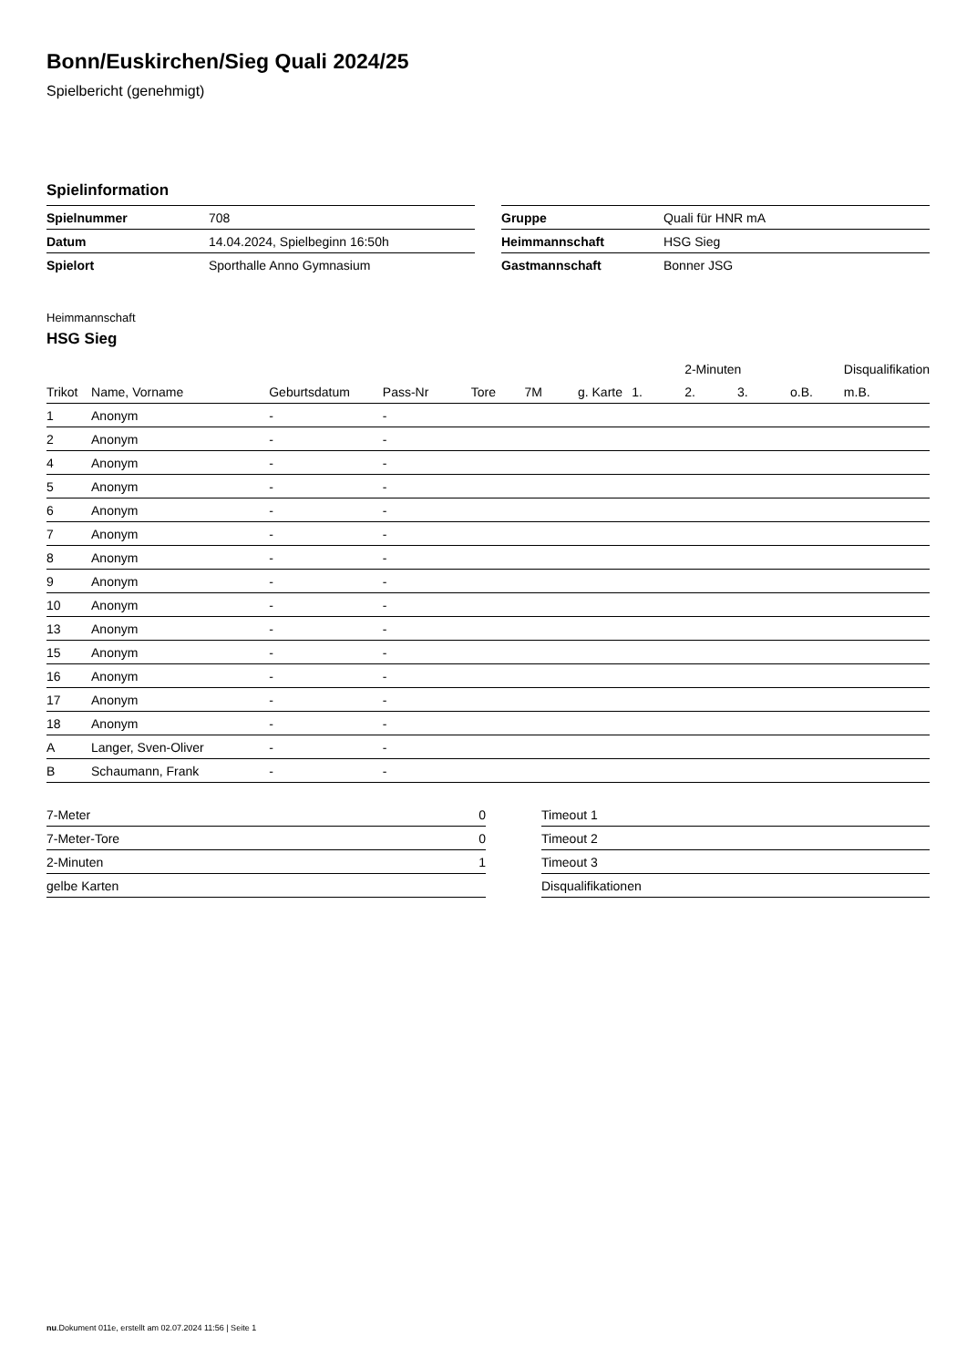Bonn/Euskirchen/Sieg Quali 2024/25
Spielbericht (genehmigt)
Spielinformation
| Spielnummer | 708 |
| Datum | 14.04.2024, Spielbeginn 16:50h |
| Spielort | Sporthalle Anno Gymnasium |
| Gruppe | Quali für HNR mA |
| Heimmannschaft | HSG Sieg |
| Gastmannschaft | Bonner JSG |
Heimmannschaft
HSG Sieg
| | | | | | | | | 2-Minuten | | | Disqualifikation |
| --- | --- | --- | --- | --- | --- | --- | --- | --- | --- | --- | --- |
| Trikot | Name, Vorname | Geburtsdatum | Pass-Nr | Tore | 7M | g. Karte | 1. | 2. | 3. | o.B. | m.B. |
| 1 | Anonym | - | - | | | | | | | | |
| 2 | Anonym | - | - | | | | | | | | |
| 4 | Anonym | - | - | | | | | | | | |
| 5 | Anonym | - | - | | | | | | | | |
| 6 | Anonym | - | - | | | | | | | | |
| 7 | Anonym | - | - | | | | | | | | |
| 8 | Anonym | - | - | | | | | | | | |
| 9 | Anonym | - | - | | | | | | | | |
| 10 | Anonym | - | - | | | | | | | | |
| 13 | Anonym | - | - | | | | | | | | |
| 15 | Anonym | - | - | | | | | | | | |
| 16 | Anonym | - | - | | | | | | | | |
| 17 | Anonym | - | - | | | | | | | | |
| 18 | Anonym | - | - | | | | | | | | |
| A | Langer, Sven-Oliver | - | - | | | | | | | | |
| B | Schaumann, Frank | - | - | | | | | | | | |
| 7-Meter | 0 |
| 7-Meter-Tore | 0 |
| 2-Minuten | 1 |
| gelbe Karten | |
| Timeout 1 |
| Timeout 2 |
| Timeout 3 |
| Disqualifikationen |
nu.Dokument 011e, erstellt am 02.07.2024 11:56 | Seite 1